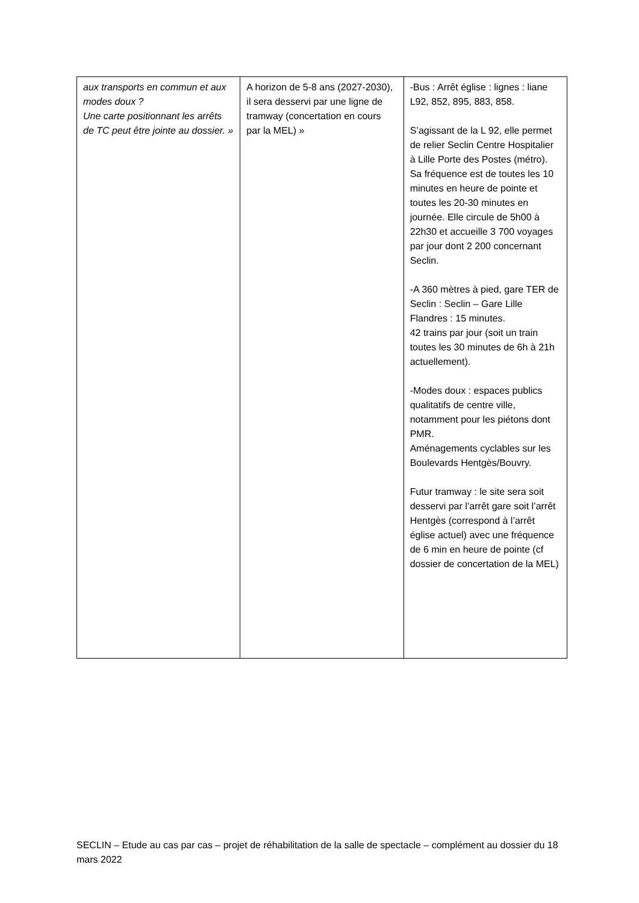| aux transports en commun et aux modes doux ? Une carte positionnant les arrêts de TC peut être jointe au dossier. » | A horizon de 5-8 ans (2027-2030), il sera desservi par une ligne de tramway (concertation en cours par la MEL) » | -Bus : Arrêt église : lignes : liane L92, 852, 895, 883, 858. S’agissant de la L 92, elle permet de relier Seclin Centre Hospitalier à Lille Porte des Postes (métro). Sa fréquence est de toutes les 10 minutes en heure de pointe et toutes les 20-30 minutes en journée. Elle circule de 5h00 à 22h30 et accueille 3 700 voyages par jour dont 2 200 concernant Seclin. -A 360 mètres à pied, gare TER de Seclin : Seclin – Gare Lille Flandres : 15 minutes. 42 trains par jour (soit un train toutes les 30 minutes de 6h à 21h actuellement). -Modes doux : espaces publics qualitatifs de centre ville, notamment pour les piétons dont PMR. Aménagements cyclables sur les Boulevards Hentgès/Bouvry. Futur tramway : le site sera soit desservi par l’arrêt gare soit l’arrêt Hentgès (correspond à l’arrêt église actuel) avec une fréquence de 6 min en heure de pointe (cf dossier de concertation de la MEL) |
SECLIN – Etude au cas par cas – projet de réhabilitation de la salle de spectacle – complément au dossier du 18 mars 2022